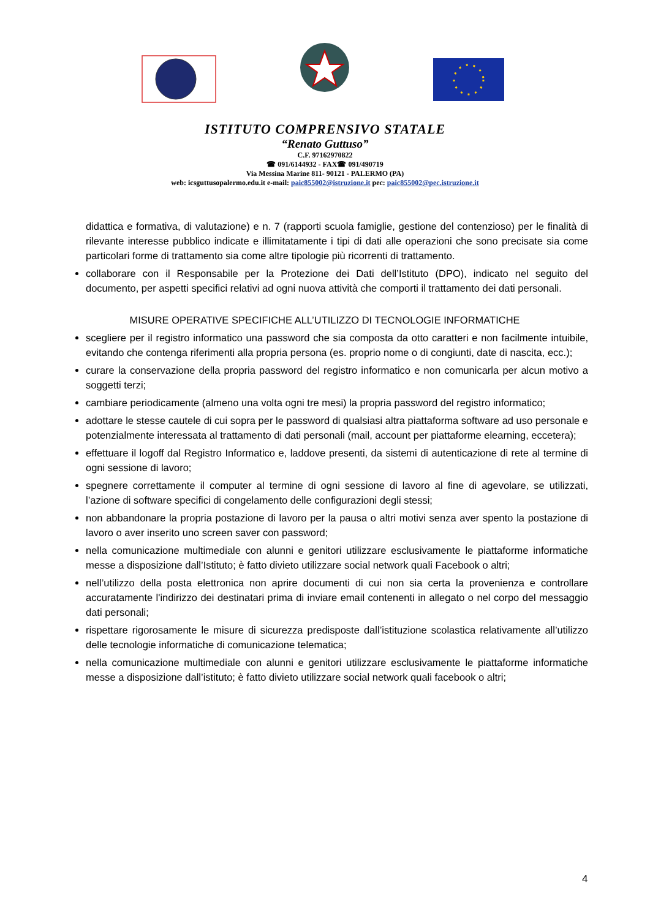ISTITUTO COMPRENSIVO STATALE
“Renato Guttuso”
C.F. 97162970822
☎ 091/6144932 - FAX☎ 091/490719
Via Messina Marine 811- 90121 - PALERMO (PA)
web: icsguttusopalermo.edu.it e-mail: paic855002@istruzione.it pec: paic855002@pec.istruzione.it
didattica e formativa, di valutazione) e n. 7 (rapporti scuola famiglie, gestione del contenzioso) per le finalità di rilevante interesse pubblico indicate e illimitatamente i tipi di dati alle operazioni che sono precisate sia come particolari forme di trattamento sia come altre tipologie più ricorrenti di trattamento.
collaborare con il Responsabile per la Protezione dei Dati dell’Istituto (DPO), indicato nel seguito del documento, per aspetti specifici relativi ad ogni nuova attività che comporti il trattamento dei dati personali.
MISURE OPERATIVE SPECIFICHE ALL’UTILIZZO DI TECNOLOGIE INFORMATICHE
scegliere per il registro informatico una password che sia composta da otto caratteri e non facilmente intuibile, evitando che contenga riferimenti alla propria persona (es. proprio nome o di congiunti, date di nascita, ecc.);
curare la conservazione della propria password del registro informatico e non comunicarla per alcun motivo a soggetti terzi;
cambiare periodicamente (almeno una volta ogni tre mesi) la propria password del registro informatico;
adottare le stesse cautele di cui sopra per le password di qualsiasi altra piattaforma software ad uso personale e potenzialmente interessata al trattamento di dati personali (mail, account per piattaforme elearning, eccetera);
effettuare il logoff dal Registro Informatico e, laddove presenti, da sistemi di autenticazione di rete al termine di ogni sessione di lavoro;
spegnere correttamente il computer al termine di ogni sessione di lavoro al fine di agevolare, se utilizzati, l’azione di software specifici di congelamento delle configurazioni degli stessi;
non abbandonare la propria postazione di lavoro per la pausa o altri motivi senza aver spento la postazione di lavoro o aver inserito uno screen saver con password;
nella comunicazione multimediale con alunni e genitori utilizzare esclusivamente le piattaforme informatiche messe a disposizione dall’Istituto; è fatto divieto utilizzare social network quali Facebook o altri;
nell’utilizzo della posta elettronica non aprire documenti di cui non sia certa la provenienza e controllare accuratamente l'indirizzo dei destinatari prima di inviare email contenenti in allegato o nel corpo del messaggio dati personali;
rispettare rigorosamente le misure di sicurezza predisposte dall’istituzione scolastica relativamente all’utilizzo delle tecnologie informatiche di comunicazione telematica;
nella comunicazione multimediale con alunni e genitori utilizzare esclusivamente le piattaforme informatiche messe a disposizione dall’istituto; è fatto divieto utilizzare social network quali facebook o altri;
4